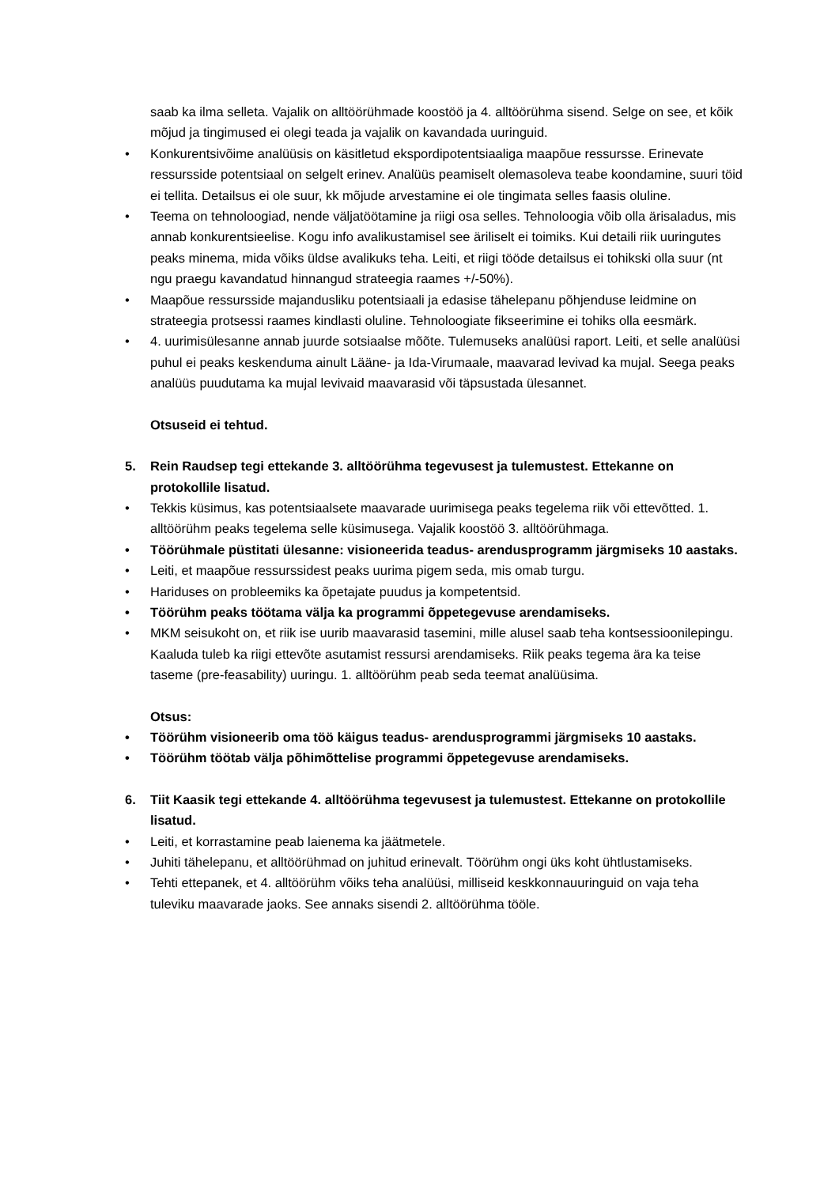saab ka ilma selleta. Vajalik on alltöörühmade koostöö ja 4. alltöörühma sisend. Selge on see, et kõik mõjud ja tingimused ei olegi teada ja vajalik on kavandada uuringuid.
• Konkurentsivõime analüüsis on käsitletud ekspordipotentsiaaliga maapõue ressursse. Erinevate ressursside potentsiaal on selgelt erinev. Analüüs peamiselt olemasoleva teabe koondamine, suuri töid ei tellita. Detailsus ei ole suur, kk mõjude arvestamine ei ole tingimata selles faasis oluline.
• Teema on tehnoloogiad, nende väljatöötamine ja riigi osa selles. Tehnoloogia võib olla ärisaladus, mis annab konkurentsieelise. Kogu info avalikustamisel see äriliselt ei toimiks. Kui detaili riik uuringutes peaks minema, mida võiks üldse avalikuks teha. Leiti, et riigi tööde detailsus ei tohikski olla suur (nt ngu praegu kavandatud hinnangud strateegia raames +/-50%).
• Maapõue ressursside majandusliku potentsiaali ja edasise tähelepanu põhjenduse leidmine on strateegia protsessi raames kindlasti oluline. Tehnoloogiate fikseerimine ei tohiks olla eesmärk.
• 4. uurimisülesanne annab juurde sotsiaalse mõõte. Tulemuseks analüüsi raport. Leiti, et selle analüüsi puhul ei peaks keskenduma ainult Lääne- ja Ida-Virumaale, maavarad levivad ka mujal. Seega peaks analüüs puudutama ka mujal levivaid maavarasid või täpsustada ülesannet.
Otsuseid ei tehtud.
5. Rein Raudsep tegi ettekande 3. alltöörühma tegevusest ja tulemustest. Ettekanne on protokollile lisatud.
• Tekkis küsimus, kas potentsiaalsete maavarade uurimisega peaks tegelema riik või ettevõtted. 1. alltöörühm peaks tegelema selle küsimusega. Vajalik koostöö 3. alltöörühmaga.
• Töörühmale püstitati ülesanne: visioneerida teadus- arendusprogramm järgmiseks 10 aastaks.
• Leiti, et maapõue ressurssidest peaks uurima pigem seda, mis omab turgu.
• Hariduses on probleemiks ka õpetajate puudus ja kompetentsid.
• Töörühm peaks töötama välja ka programmi õppetegevuse arendamiseks.
• MKM seisukoht on, et riik ise uurib maavarasid tasemini, mille alusel saab teha kontsessioonilepingu. Kaaluda tuleb ka riigi ettevõte asutamist ressursi arendamiseks. Riik peaks tegema ära ka teise taseme (pre-feasability) uuringu. 1. alltöörühm peab seda teemat analüüsima.
Otsus:
• Töörühm visioneerib oma töö käigus teadus- arendusprogrammi järgmiseks 10 aastaks.
• Töörühm töötab välja põhimõttelise programmi õppetegevuse arendamiseks.
6. Tiit Kaasik tegi ettekande 4. alltöörühma tegevusest ja tulemustest. Ettekanne on protokollile lisatud.
• Leiti, et korrastamine peab laienema ka jäätmetele.
• Juhiti tähelepanu, et alltöörühmad on juhitud erinevalt. Töörühm ongi üks koht ühtlustamiseks.
• Tehti ettepanek, et 4. alltöörühm võiks teha analüüsi, milliseid keskkonnauuringuid on vaja teha tuleviku maavarade jaoks. See annaks sisendi 2. alltöörühma tööle.